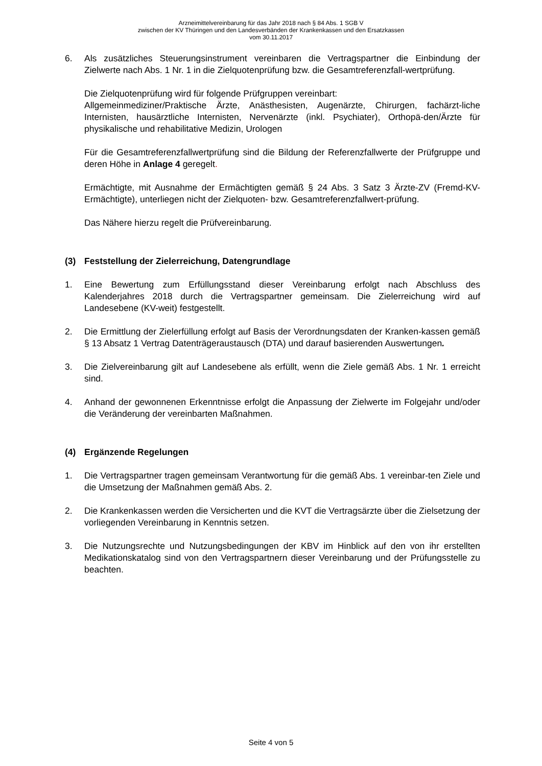Arzneimittelvereinbarung für das Jahr 2018 nach § 84 Abs. 1 SGB V
zwischen der KV Thüringen und den Landesverbänden der Krankenkassen und den Ersatzkassen
vom 30.11.2017
6. Als zusätzliches Steuerungsinstrument vereinbaren die Vertragspartner die Einbindung der Zielwerte nach Abs. 1 Nr. 1 in die Zielquotenprüfung bzw. die Gesamtreferenzfall-wertprüfung.
Die Zielquotenprüfung wird für folgende Prüfgruppen vereinbart:
Allgemeinmediziner/Praktische Ärzte, Anästhesisten, Augenärzte, Chirurgen, fachärzt-liche Internisten, hausärztliche Internisten, Nervenärzte (inkl. Psychiater), Orthopä-den/Ärzte für physikalische und rehabilitative Medizin, Urologen
Für die Gesamtreferenzfallwertprüfung sind die Bildung der Referenzfallwerte der Prüfgruppe und deren Höhe in Anlage 4 geregelt.
Ermächtigte, mit Ausnahme der Ermächtigten gemäß § 24 Abs. 3 Satz 3 Ärzte-ZV (Fremd-KV-Ermächtigte), unterliegen nicht der Zielquoten- bzw. Gesamtreferenzfallwert-prüfung.
Das Nähere hierzu regelt die Prüfvereinbarung.
(3) Feststellung der Zielerreichung, Datengrundlage
1. Eine Bewertung zum Erfüllungsstand dieser Vereinbarung erfolgt nach Abschluss des Kalenderjahres 2018 durch die Vertragspartner gemeinsam. Die Zielerreichung wird auf Landesebene (KV-weit) festgestellt.
2. Die Ermittlung der Zielerfüllung erfolgt auf Basis der Verordnungsdaten der Kranken-kassen gemäß § 13 Absatz 1 Vertrag Datenträgeraustausch (DTA) und darauf basierenden Auswertungen.
3. Die Zielvereinbarung gilt auf Landesebene als erfüllt, wenn die Ziele gemäß Abs. 1 Nr. 1 erreicht sind.
4. Anhand der gewonnenen Erkenntnisse erfolgt die Anpassung der Zielwerte im Folgejahr und/oder die Veränderung der vereinbarten Maßnahmen.
(4) Ergänzende Regelungen
1. Die Vertragspartner tragen gemeinsam Verantwortung für die gemäß Abs. 1 vereinbar-ten Ziele und die Umsetzung der Maßnahmen gemäß Abs. 2.
2. Die Krankenkassen werden die Versicherten und die KVT die Vertragsärzte über die Zielsetzung der vorliegenden Vereinbarung in Kenntnis setzen.
3. Die Nutzungsrechte und Nutzungsbedingungen der KBV im Hinblick auf den von ihr erstellten Medikationskatalog sind von den Vertragspartnern dieser Vereinbarung und der Prüfungsstelle zu beachten.
Seite 4 von 5